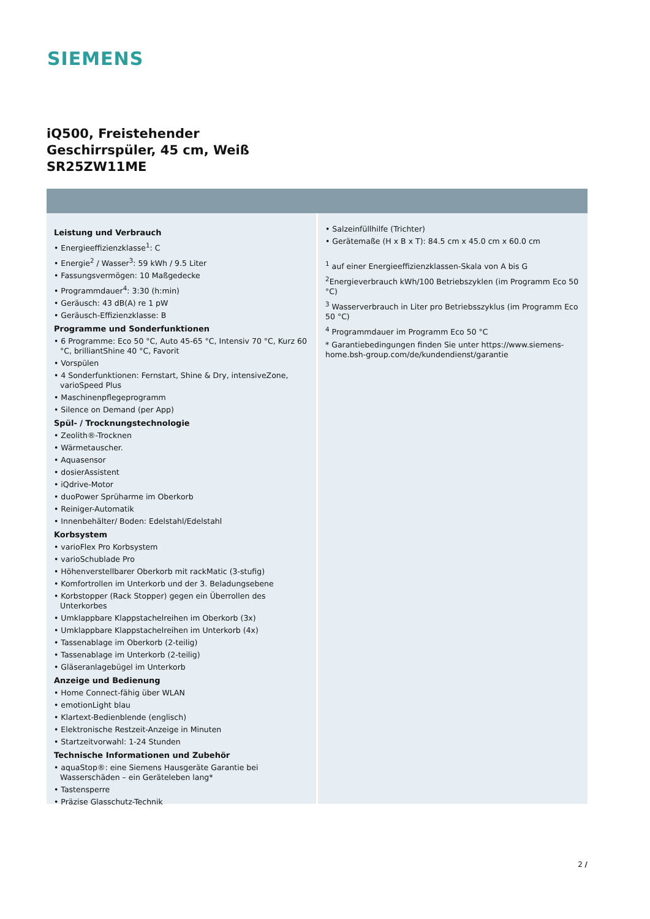SIEMENS
iQ500, Freistehender
Geschirrspüler, 45 cm, Weiß
SR25ZW11ME
Leistung und Verbrauch
• Energieeffizienzklasse<sup>1</sup>: C
• Energie<sup>2</sup> / Wasser<sup>3</sup>: 59 kWh / 9.5 Liter
• Fassungsvermögen: 10 Maßgedecke
• Programmdauer<sup>4</sup>: 3:30 (h:min)
• Geräusch: 43 dB(A) re 1 pW
• Geräusch-Effizienzklasse: B
Programme und Sonderfunktionen
• 6 Programme: Eco 50 °C, Auto 45-65 °C, Intensiv 70 °C, Kurz 60 °C, brilliantShine 40 °C, Favorit
• Vorspülen
• 4 Sonderfunktionen: Fernstart, Shine & Dry, intensiveZone, varioSpeed Plus
• Maschinenpflegeprogramm
• Silence on Demand (per App)
Spül- / Trocknungstechnologie
• Zeolith®-Trocknen
• Wärmetauscher.
• Aquasensor
• dosierAssistent
• iQdrive-Motor
• duoPower Sprüharme im Oberkorb
• Reiniger-Automatik
• Innenbehälter/ Boden: Edelstahl/Edelstahl
Korbsystem
• varioFlex Pro Korbsystem
• varioSchublade Pro
• Höhenverstellbarer Oberkorb mit rackMatic (3-stufig)
• Komfortrollen im Unterkorb und der 3. Beladungsebene
• Korbstopper (Rack Stopper) gegen ein Überrollen des Unterkorbes
• Umklappbare Klappstachelreihen im Oberkorb (3x)
• Umklappbare Klappstachelreihen im Unterkorb (4x)
• Tassenablage im Oberkorb (2-teilig)
• Tassenablage im Unterkorb (2-teilig)
• Gläseranlagebügel im Unterkorb
Anzeige und Bedienung
• Home Connect-fähig über WLAN
• emotionLight blau
• Klartext-Bedienblende (englisch)
• Elektronische Restzeit-Anzeige in Minuten
• Startzeitvorwahl: 1-24 Stunden
Technische Informationen und Zubehör
• aquaStop®: eine Siemens Hausgeräte Garantie bei Wasserschäden – ein Geräteleben lang*
• Tastensperre
• Präzise Glasschutz-Technik
• Salzeinfüllhilfe (Trichter)
• Gerätemaße (H x B x T): 84.5 cm x 45.0 cm x 60.0 cm
<sup>1</sup> auf einer Energieeffizienzklassen-Skala von A bis G
<sup>2</sup> Energieverbrauch kWh/100 Betriebszyklen (im Programm Eco 50 °C)
<sup>3</sup> Wasserverbrauch in Liter pro Betriebsszyklus (im Programm Eco 50 °C)
<sup>4</sup> Programmdauer im Programm Eco 50 °C
* Garantiebedingungen finden Sie unter https://www.siemens-home.bsh-group.com/de/kundendienst/garantie
2 /